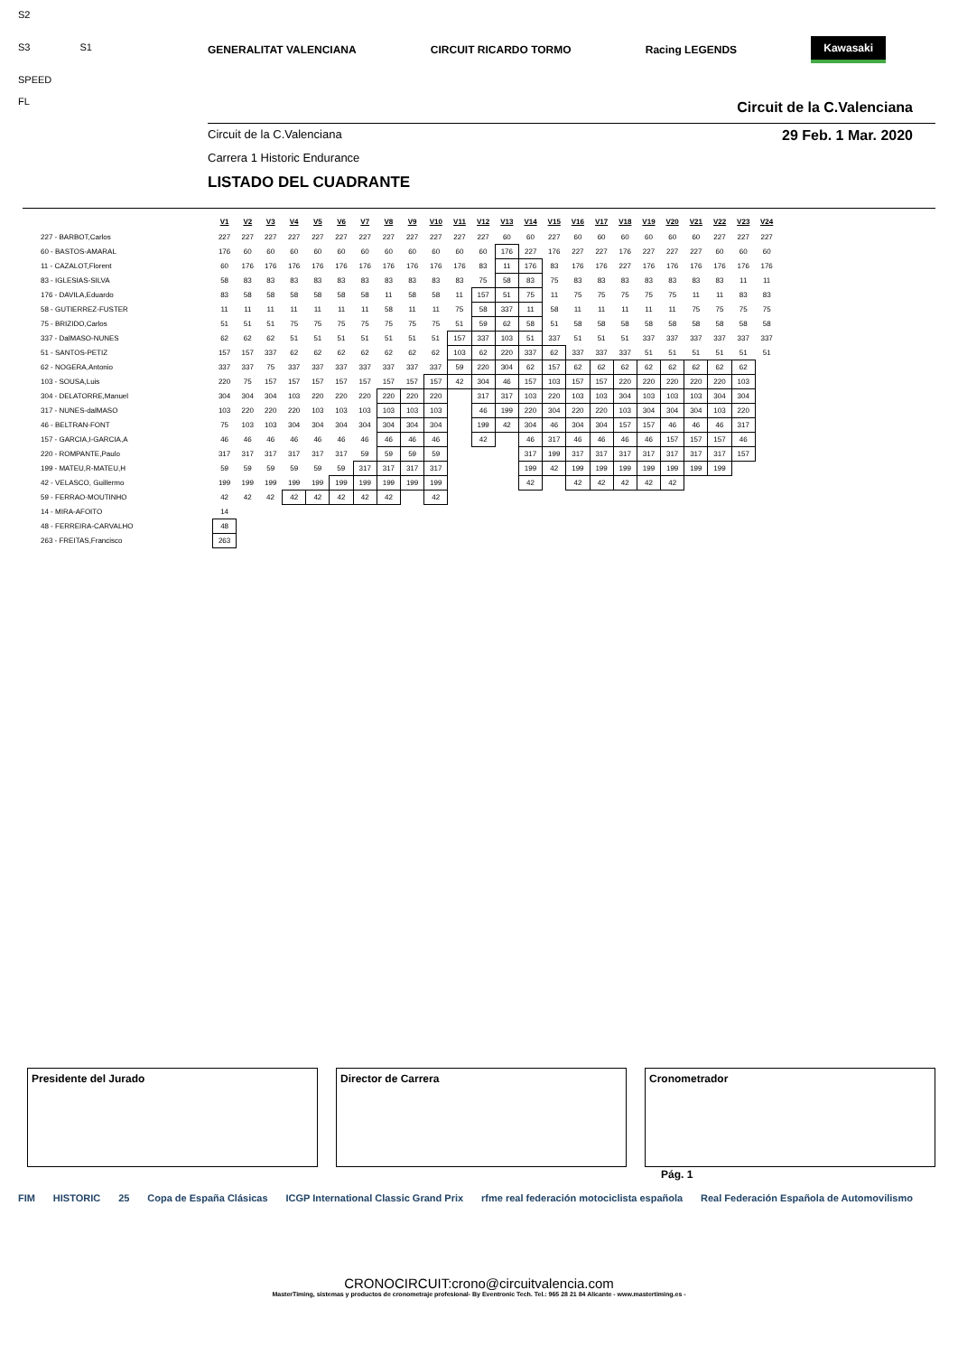S2
S3 S1
SPEED
FL
GENERALITAT VALENCIANA CIRCUIT RICARDO TORMO Racing LEGENDS Kawasaki
Circuit de la C.Valenciana
Circuit de la C.Valenciana 29 Feb. 1 Mar. 2020
Carrera 1 Historic Endurance
LISTADO DEL CUADRANTE
| | V1 | V2 | V3 | V4 | V5 | V6 | V7 | V8 | V9 | V10 | V11 | V12 | V13 | V14 | V15 | V16 | V17 | V18 | V19 | V20 | V21 | V22 | V23 | V24 |
| 227 - BARBOT,Carlos | 227 | 227 | 227 | 227 | 227 | 227 | 227 | 227 | 227 | 227 | 227 | 227 | 60 | 60 | 227 | 60 | 60 | 60 | 60 | 60 | 60 | 227 | 227 | 227 |
| 60 - BASTOS-AMARAL | 176 | 60 | 60 | 60 | 60 | 60 | 60 | 60 | 60 | 60 | 60 | 60 | 176 | 227 | 176 | 227 | 227 | 176 | 227 | 227 | 227 | 60 | 60 | 60 |
| 11 - CAZALOT,Florent | 60 | 176 | 176 | 176 | 176 | 176 | 176 | 176 | 176 | 176 | 176 | 83 | 11 | 176 | 83 | 176 | 176 | 227 | 176 | 176 | 176 | 176 | 176 | 176 |
| 83 - IGLESIAS-SILVA | 58 | 83 | 83 | 83 | 83 | 83 | 83 | 83 | 83 | 83 | 83 | 75 | 58 | 83 | 75 | 83 | 83 | 83 | 83 | 83 | 83 | 83 | 11 | 11 |
| 176 - DAVILA,Eduardo | 83 | 58 | 58 | 58 | 58 | 58 | 58 | 11 | 58 | 58 | 11 | 157 | 51 | 75 | 11 | 75 | 75 | 75 | 75 | 75 | 11 | 11 | 83 | 83 |
| 58 - GUTIERREZ-FUSTER | 11 | 11 | 11 | 11 | 11 | 11 | 11 | 58 | 11 | 11 | 75 | 58 | 337 | 11 | 58 | 11 | 11 | 11 | 11 | 11 | 75 | 75 | 75 | 75 |
| 75 - BRIZIDO,Carlos | 51 | 51 | 51 | 75 | 75 | 75 | 75 | 75 | 75 | 75 | 51 | 59 | 62 | 58 | 51 | 58 | 58 | 58 | 58 | 58 | 58 | 58 | 58 | 58 |
| 337 - DalMASO-NUNES | 62 | 62 | 62 | 51 | 51 | 51 | 51 | 51 | 51 | 51 | 157 | 337 | 103 | 51 | 337 | 51 | 51 | 51 | 337 | 337 | 337 | 337 | 337 | 337 |
| 51 - SANTOS-PETIZ | 157 | 157 | 337 | 62 | 62 | 62 | 62 | 62 | 62 | 62 | 103 | 62 | 220 | 337 | 62 | 337 | 337 | 337 | 51 | 51 | 51 | 51 | 51 | 51 |
| 62 - NOGERA,Antonio | 337 | 337 | 75 | 337 | 337 | 337 | 337 | 337 | 337 | 337 | 59 | 220 | 304 | 62 | 157 | 62 | 62 | 62 | 62 | 62 | 62 | 62 | 62 | |
| 103 - SOUSA,Luis | 220 | 75 | 157 | 157 | 157 | 157 | 157 | 157 | 157 | 157 | 42 | 304 | 46 | 157 | 103 | 157 | 157 | 220 | 220 | 220 | 220 | 220 | 103 | |
| 304 - DELATORRE,Manuel | 304 | 304 | 304 | 103 | 220 | 220 | 220 | 220 | 220 | 220 | | 317 | 317 | 103 | 220 | 103 | 103 | 304 | 103 | 103 | 103 | 304 | 304 | |
| 317 - NUNES-dalMASO | 103 | 220 | 220 | 220 | 103 | 103 | 103 | 103 | 103 | 103 | | 46 | 199 | 220 | 304 | 220 | 220 | 103 | 304 | 304 | 304 | 103 | 220 | |
| 46 - BELTRAN-FONT | 75 | 103 | 103 | 304 | 304 | 304 | 304 | 304 | 304 | 304 | | 199 | 42 | 304 | 46 | 304 | 304 | 157 | 157 | 46 | 46 | 46 | 317 | |
| 157 - GARCIA,I-GARCIA,A | 46 | 46 | 46 | 46 | 46 | 46 | 46 | 46 | 46 | 46 | | 42 | | 46 | 317 | 46 | 46 | 46 | 46 | 157 | 157 | 157 | 46 | |
| 220 - ROMPANTE,Paulo | 317 | 317 | 317 | 317 | 317 | 317 | 59 | 59 | 59 | 59 | | | | 317 | 199 | 317 | 317 | 317 | 317 | 317 | 317 | 317 | 157 | |
| 199 - MATEU,R-MATEU,H | 59 | 59 | 59 | 59 | 59 | 59 | 317 | 317 | 317 | 317 | | | | 199 | 42 | 199 | 199 | 199 | 199 | 199 | 199 | 199 | | |
| 42 - VELASCO, Guillermo | 199 | 199 | 199 | 199 | 199 | 199 | 199 | 199 | 199 | 199 | | | | 42 | | 42 | 42 | 42 | 42 | 42 | | | | |
| 59 - FERRAO-MOUTINHO | 42 | 42 | 42 | 42 | 42 | 42 | 42 | 42 | | 42 | | | | | | | | | | | | | | |
| 14 - MIRA-AFOITO | 14 | | | | | | | | | | | | | | | | | | | | | | | |
| 48 - FERREIRA-CARVALHO | 48 | | | | | | | | | | | | | | | | | | | | | | | |
| 263 - FREITAS,Francisco | 263 | | | | | | | | | | | | | | | | | | | | | | | |
Presidente del Jurado Director de Carrera Cronometrador
Pág. 1
FIM HISTORIC 25 Copa de España Clásicas ICGP International Classic Grand Prix rfme real federación motociclista española Real Federación Española de Automovilismo
CRONOCIRCUIT:crono@circuitvalencia.com
MasterTiming, sistemas y productos de cronometraje profesional- By Eventronic Tech. Tel.: 965 28 21 84 Alicante - www.mastertiming.es -